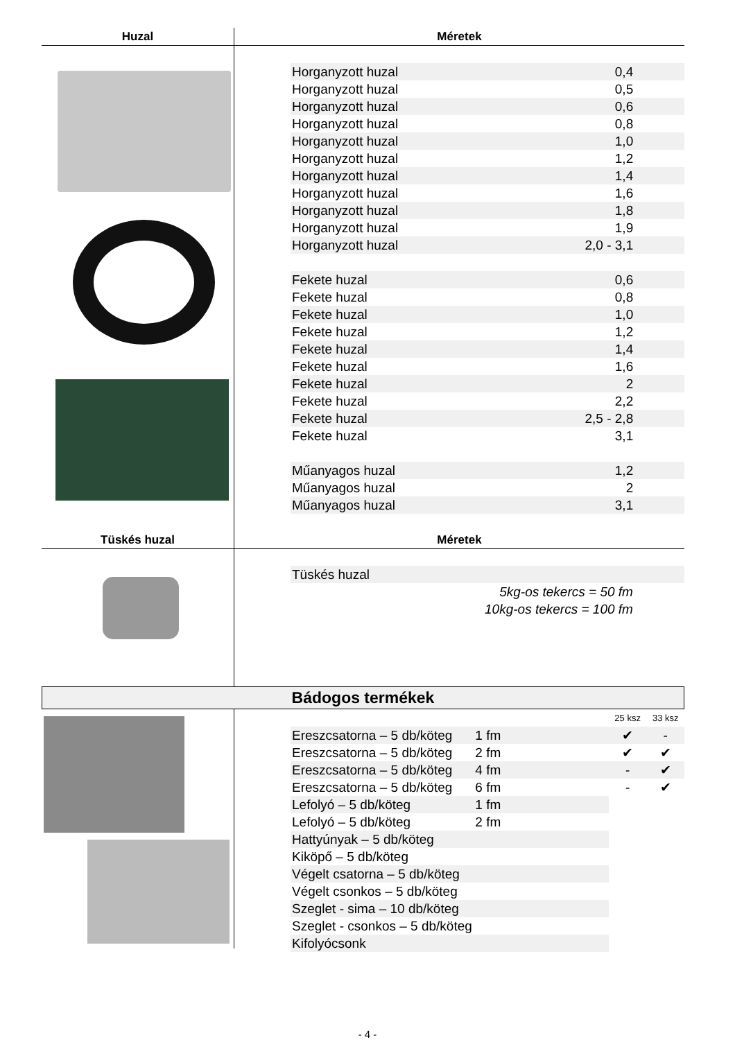Huzal
Méretek
| Horganyzott huzal | 0,4 | |
| Horganyzott huzal | 0,5 | |
| Horganyzott huzal | 0,6 | |
| Horganyzott huzal | 0,8 | |
| Horganyzott huzal | 1,0 | |
| Horganyzott huzal | 1,2 | |
| Horganyzott huzal | 1,4 | |
| Horganyzott huzal | 1,6 | |
| Horganyzott huzal | 1,8 | |
| Horganyzott huzal | 1,9 | |
| Horganyzott huzal | 2,0 - 3,1 | |
| Fekete huzal | 0,6 | |
| Fekete huzal | 0,8 | |
| Fekete huzal | 1,0 | |
| Fekete huzal | 1,2 | |
| Fekete huzal | 1,4 | |
| Fekete huzal | 1,6 | |
| Fekete huzal | 2 | |
| Fekete huzal | 2,2 | |
| Fekete huzal | 2,5 - 2,8 | |
| Fekete huzal | 3,1 | |
| Műanyagos huzal | 1,2 | |
| Műanyagos huzal | 2 | |
| Műanyagos huzal | 3,1 | |
Tüskés huzal
Méretek
| Tüskés huzal | | |
| 5kg-os tekercs = 50 fm | | |
| 10kg-os tekercs = 100 fm | | |
Bádogos termékek
| | | | 25 ksz | 33 ksz |
| Ereszcsatorna – 5 db/köteg | 1 fm | | ✔ | - |
| Ereszcsatorna – 5 db/köteg | 2 fm | | ✔ | ✔ |
| Ereszcsatorna – 5 db/köteg | 4 fm | | - | ✔ |
| Ereszcsatorna – 5 db/köteg | 6 fm | | - | ✔ |
| Lefolyó – 5 db/köteg | 1 fm | | | |
| Lefolyó – 5 db/köteg | 2 fm | | | |
| Hattyúnyak – 5 db/köteg | | | | |
| Kiköpő – 5 db/köteg | | | | |
| Végelt csatorna – 5 db/köteg | | | | |
| Végelt csonkos – 5 db/köteg | | | | |
| Szeglet - sima – 10 db/köteg | | | | |
| Szeglet - csonkos – 5 db/köteg | | | | |
| Kifolyócsonk | | | | |
- 4 -